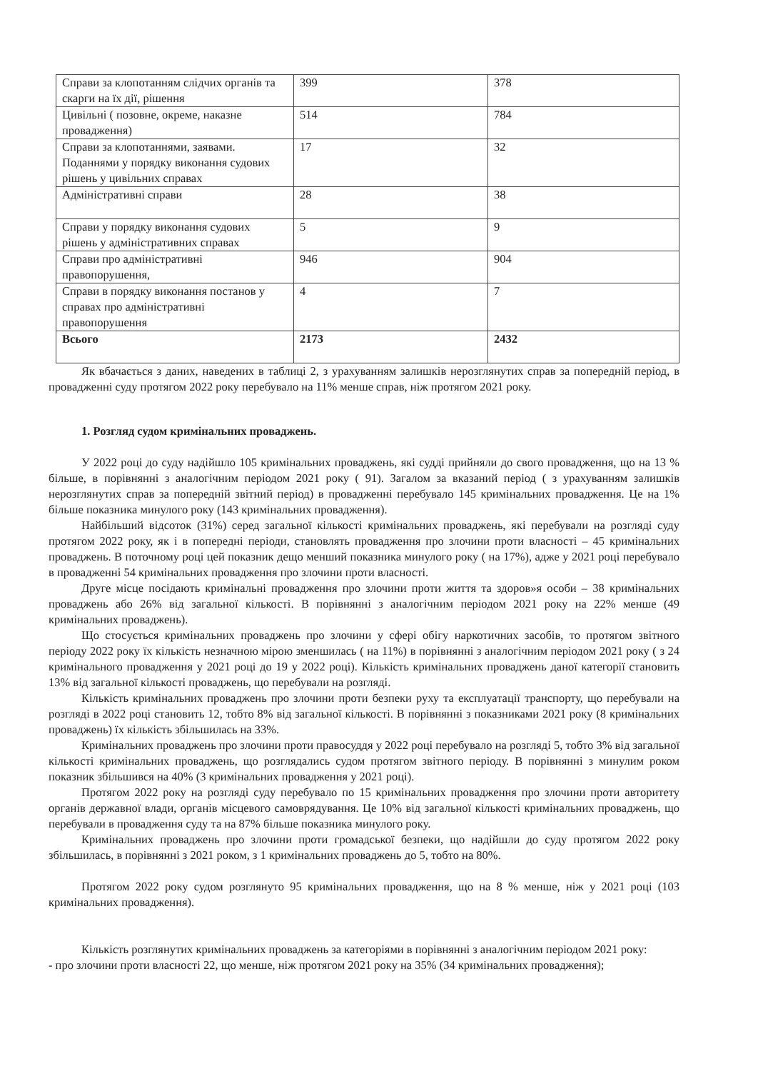| Справи за клопотанням слідчих органів та скарги на їх дії, рішення | 399 | 378 |
| Цивільні ( позовне, окреме, наказне провадження) | 514 | 784 |
| Справи за клопотаннями, заявами. Поданнями у порядку виконання судових рішень у цивільних справах | 17 | 32 |
| Адміністративні справи | 28 | 38 |
| Справи у порядку виконання судових рішень у адміністративних справах | 5 | 9 |
| Справи про адміністративні правопорушення, | 946 | 904 |
| Справи в порядку виконання постанов у справах про адміністративні правопорушення | 4 | 7 |
| Всього | 2173 | 2432 |
Як вбачається з даних, наведених в таблиці 2, з урахуванням залишків нерозглянутих справ за попередній період, в провадженні суду протягом 2022 року перебувало на 11% менше справ, ніж протягом 2021 року.
1. Розгляд судом кримінальних проваджень.
У 2022 році до суду надійшло 105 кримінальних проваджень, які судді прийняли до свого провадження, що на 13 % більше, в порівнянні з аналогічним періодом 2021 року ( 91). Загалом за вказаний період ( з урахуванням залишків нерозглянутих справ за попередній звітний період) в провадженні перебувало 145 кримінальних провадження. Це на 1% більше показника минулого року (143 кримінальних провадження).
Найбільший відсоток (31%) серед загальної кількості кримінальних проваджень, які перебували на розгляді суду протягом 2022 року, як і в попередні періоди, становлять провадження про злочини проти власності – 45 кримінальних проваджень. В поточному році цей показник дещо менший показника минулого року ( на 17%), адже у 2021 році перебувало в провадженні 54 кримінальних провадження про злочини проти власності.
Друге місце посідають кримінальні провадження про злочини проти життя та здоров»я особи – 38 кримінальних проваджень або 26% від загальної кількості. В порівнянні з аналогічним періодом 2021 року на 22% менше (49 кримінальних проваджень).
Що стосується кримінальних проваджень про злочини у сфері обігу наркотичних засобів, то протягом звітного періоду 2022 року їх кількість незначною мірою зменшилась ( на 11%) в порівнянні з аналогічним періодом 2021 року ( з 24 кримінального провадження у 2021 році до 19 у 2022 році). Кількість кримінальних проваджень даної категорії становить 13% від загальної кількості проваджень, що перебували на розгляді.
Кількість кримінальних проваджень про злочини проти безпеки руху та експлуатації транспорту, що перебували на розгляді в 2022 році становить 12, тобто 8% від загальної кількості. В порівнянні з показниками 2021 року (8 кримінальних проваджень) їх кількість збільшилась на 33%.
Кримінальних проваджень про злочини проти правосуддя у 2022 році перебувало на розгляді 5, тобто 3% від загальної кількості кримінальних проваджень, що розглядались судом протягом звітного періоду. В порівнянні з минулим роком показник збільшився на 40% (3 кримінальних провадження у 2021 році).
Протягом 2022 року на розгляді суду перебувало по 15 кримінальних провадження про злочини проти авторитету органів державної влади, органів місцевого самоврядування. Це 10% від загальної кількості кримінальних проваджень, що перебували в провадження суду та на 87% більше показника минулого року.
Кримінальних проваджень про злочини проти громадської безпеки, що надійшли до суду протягом 2022 року збільшилась, в порівнянні з 2021 роком, з 1 кримінальних проваджень до 5, тобто на 80%.
Протягом 2022 року судом розглянуто 95 кримінальних провадження, що на 8 % менше, ніж у 2021 році (103 кримінальних провадження).
Кількість розглянутих кримінальних проваджень за категоріями в порівнянні з аналогічним періодом 2021 року:
- про злочини проти власності 22, що менше, ніж протягом 2021 року на 35% (34 кримінальних провадження);